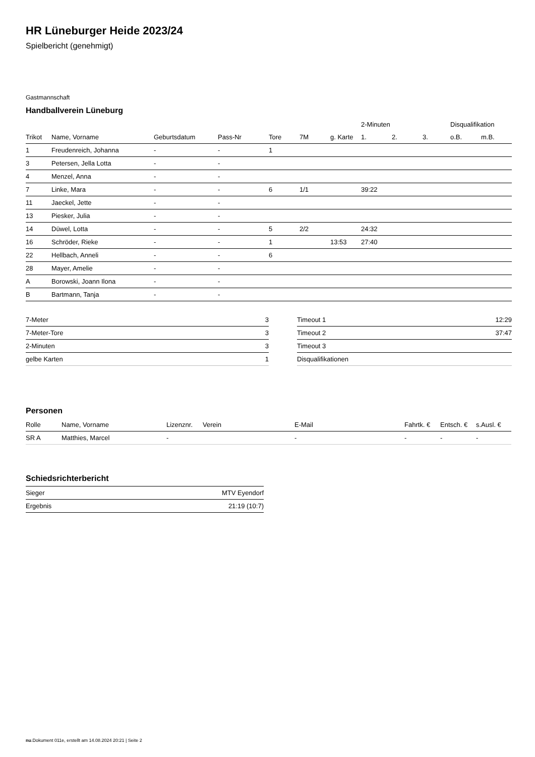HR Lüneburger Heide 2023/24
Spielbericht (genehmigt)
Gastmannschaft
Handballverein Lüneburg
| | | | | | | | 2-Minuten | | | Disqualifikation | |
| --- | --- | --- | --- | --- | --- | --- | --- | --- | --- | --- | --- |
| Trikot | Name, Vorname | Geburtsdatum | Pass-Nr | Tore | 7M | g. Karte | 1. | 2. | 3. | o.B. | m.B. |
| 1 | Freudenreich, Johanna | - | - | 1 | | | | | | | |
| 3 | Petersen, Jella Lotta | - | - | | | | | | | | |
| 4 | Menzel, Anna | - | - | | | | | | | | |
| 7 | Linke, Mara | - | - | 6 | 1/1 | | 39:22 | | | | |
| 11 | Jaeckel, Jette | - | - | | | | | | | | |
| 13 | Piesker, Julia | - | - | | | | | | | | |
| 14 | Düwel, Lotta | - | - | 5 | 2/2 | | 24:32 | | | | |
| 16 | Schröder, Rieke | - | - | 1 | | 13:53 | 27:40 | | | | |
| 22 | Hellbach, Anneli | - | - | 6 | | | | | | | |
| 28 | Mayer, Amelie | - | - | | | | | | | | |
| A | Borowski, Joann Ilona | - | - | | | | | | | | |
| B | Bartmann, Tanja | - | - | | | | | | | | |
| 7-Meter | 3 |
| 7-Meter-Tore | 3 |
| 2-Minuten | 3 |
| gelbe Karten | 1 |
| Timeout 1 | 12:29 |
| Timeout 2 | 37:47 |
| Timeout 3 | |
| Disqualifikationen | |
Personen
| Rolle | Name, Vorname | Lizenznr. | Verein | E-Mail | Fahrtk. € | Entsch. € | s.Ausl. € |
| --- | --- | --- | --- | --- | --- | --- | --- |
| SR A | Matthies, Marcel | - | | - | - | - | - |
Schiedsrichterbericht
| Sieger | MTV Eyendorf |
| Ergebnis | 21:19 (10:7) |
nu.Dokument 011e, erstellt am 14.08.2024 20:21 | Seite 2